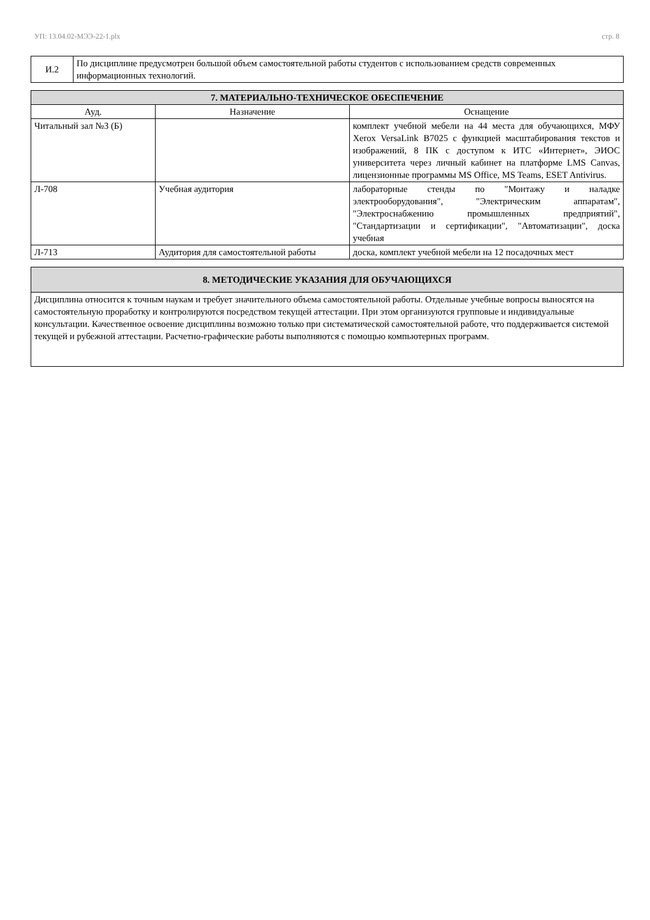УП: 13.04.02-МЭЭ-22-1.plx стр. 8
| И.2 | По дисциплине предусмотрен большой объем самостоятельной работы студентов с использованием средств современных информационных технологий. |
| 7. МАТЕРИАЛЬНО-ТЕХНИЧЕСКОЕ ОБЕСПЕЧЕНИЕ | | |
| --- | --- | --- |
| Ауд. | Назначение | Оснащение |
| Читальный зал №3 (Б) | | комплект учебной мебели на 44 места для обучающихся, МФУ Xerox VersaLink B7025 с функцией масштабирования текстов и изображений, 8 ПК с доступом к ИТС «Интернет», ЭИОС университета через личный кабинет на платформе LMS Canvas, лицензионные программы MS Office, MS Teams, ESET Antivirus. |
| Л-708 | Учебная аудитория | лабораторные стенды по "Монтажу и наладке электрооборудования", "Электрическим аппаратам", "Электроснабжению промышленных предприятий", "Стандартизации и сертификации", "Автоматизации", доска учебная |
| Л-713 | Аудитория для самостоятельной работы | доска, комплект учебной мебели на 12 посадочных мест |
| 8. МЕТОДИЧЕСКИЕ УКАЗАНИЯ ДЛЯ ОБУЧАЮЩИХСЯ |
| --- |
| Дисциплина относится к точным наукам и требует значительного объема самостоятельной работы. Отдельные учебные вопросы выносятся на самостоятельную проработку и контролируются посредством текущей аттестации. При этом организуются групповые и индивидуальные консультации. Качественное освоение дисциплины возможно только при систематической самостоятельной работе, что поддерживается системой текущей и рубежной аттестации. Расчетно-графические работы выполняются с помощью компьютерных программ. |